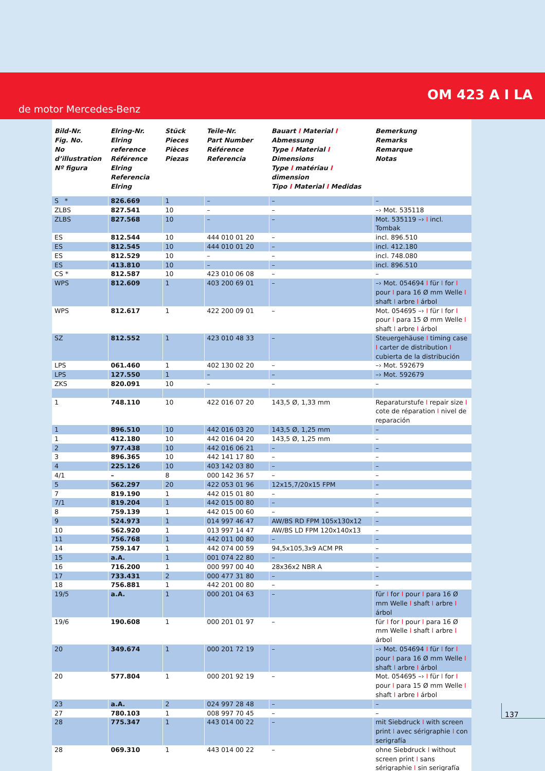OM 423 A I LA
de motor Mercedes-Benz
| Bild-Nr. Fig. No. No d’illustration Nº figura | Elring-Nr. Elring reference Référence Elring Referencia Elring | Stück Pieces Pièces Piezas | Teile-Nr. Part Number Référence Referencia | Bauart I Material I Abmessung Type I Material I Dimensions Type I matériau I dimension Tipo I Material I Medidas | Bemerkung Remarks Remarque Notas |
| --- | --- | --- | --- | --- | --- |
| S * | 826.669 | 1 | – | – | – |
| ZLBS | 827.541 | 10 | – | – | –› Mot. 535118 |
| ZLBS | 827.568 | 10 | – | – | Mot. 535119 –› I incl. Tombak |
| ES | 812.544 | 10 | 444 010 01 20 | – | incl. 896.510 |
| ES | 812.545 | 10 | 444 010 01 20 | – | incl. 412.180 |
| ES | 812.529 | 10 | – | – | incl. 748.080 |
| ES | 413.810 | 10 | – | – | incl. 896.510 |
| CS * | 812.587 | 10 | 423 010 06 08 | – | – |
| WPS | 812.609 | 1 | 403 200 69 01 | – | –› Mot. 054694 I für I for I pour I para 16 Ø mm Welle I shaft I arbre I árbol |
| WPS | 812.617 | 1 | 422 200 09 01 | – | Mot. 054695 –› I für I for I pour I para 15 Ø mm Welle I shaft I arbre I árbol |
| SZ | 812.552 | 1 | 423 010 48 33 | – | Steuergehäuse I timing case I carter de distribution I cubierta de la distribución |
| LPS | 061.460 | 1 | 402 130 02 20 | – | –› Mot. 592679 |
| LPS | 127.550 | 1 | – | – | –› Mot. 592679 |
| ZKS | 820.091 | 10 | – | – | – |
| 1 | 748.110 | 10 | 422 016 07 20 | 143,5 Ø, 1,33 mm | Reparaturstufe I repair size I cote de réparation I nivel de reparación |
| 1 | 896.510 | 10 | 442 016 03 20 | 143,5 Ø, 1,25 mm | – |
| 1 | 412.180 | 10 | 442 016 04 20 | 143,5 Ø, 1,25 mm | – |
| 2 | 977.438 | 10 | 442 016 06 21 | – | – |
| 3 | 896.365 | 10 | 442 141 17 80 | – | – |
| 4 | 225.126 | 10 | 403 142 03 80 | – | – |
| 4/1 | – | 8 | 000 142 36 57 | – | – |
| 5 | 562.297 | 20 | 422 053 01 96 | 12x15,7/20x15 FPM | – |
| 7 | 819.190 | 1 | 442 015 01 80 | – | – |
| 7/1 | 819.204 | 1 | 442 015 00 80 | – | – |
| 8 | 759.139 | 1 | 442 015 00 60 | – | – |
| 9 | 524.973 | 1 | 014 997 46 47 | AW/BS RD FPM 105x130x12 | – |
| 10 | 562.920 | 1 | 013 997 14 47 | AW/BS LD FPM 120x140x13 | – |
| 11 | 756.768 | 1 | 442 011 00 80 | – | – |
| 14 | 759.147 | 1 | 442 074 00 59 | 94,5x105,3x9 ACM PR | – |
| 15 | a.A. | 1 | 001 074 22 80 | – | – |
| 16 | 716.200 | 1 | 000 997 00 40 | 28x36x2 NBR A | – |
| 17 | 733.431 | 2 | 000 477 31 80 | – | – |
| 18 | 756.881 | 1 | 442 201 00 80 | – | – |
| 19/5 | a.A. | 1 | 000 201 04 63 | – | für I for I pour I para 16 Ø mm Welle I shaft I arbre I árbol |
| 19/6 | 190.608 | 1 | 000 201 01 97 | – | für I for I pour I para 16 Ø mm Welle I shaft I arbre I árbol |
| 20 | 349.674 | 1 | 000 201 72 19 | – | –› Mot. 054694 I für I for I pour I para 16 Ø mm Welle I shaft I arbre I árbol |
| 20 | 577.804 | 1 | 000 201 92 19 | – | Mot. 054695 –› I für I for I pour I para 15 Ø mm Welle I shaft I arbre I árbol |
| 23 | a.A. | 2 | 024 997 28 48 | – | – |
| 27 | 780.103 | 1 | 008 997 70 45 | – | – |
| 28 | 775.347 | 1 | 443 014 00 22 | – | mit Siebdruck I with screen print I avec sérigraphie I con serigrafía |
| 28 | 069.310 | 1 | 443 014 00 22 | – | ohne Siebdruck I without screen print I sans sérigraphie I sin serigrafía |
137